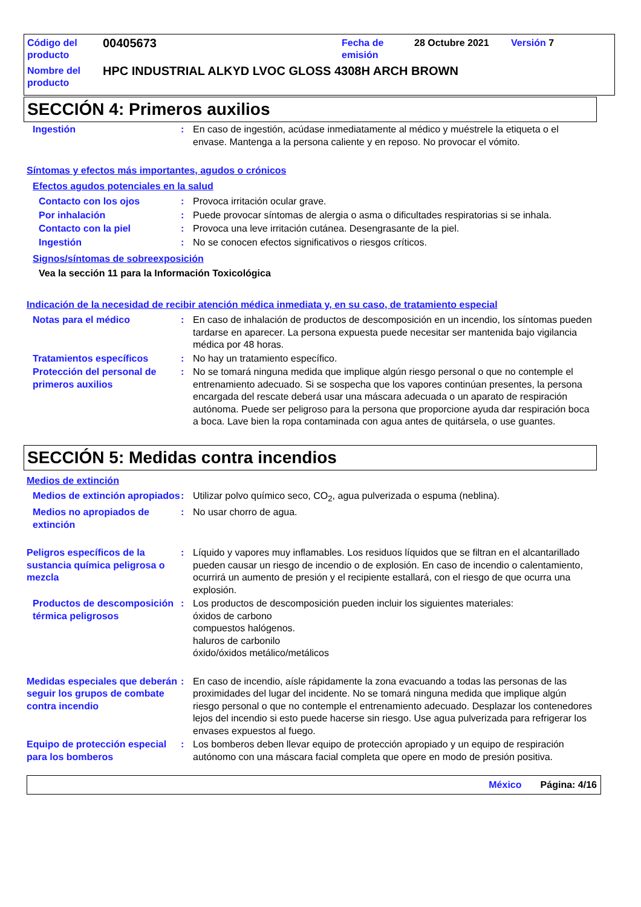Código del producto
00405673
Fecha de emisión
28 Octubre 2021 Versión 7
Nombre del producto
HPC INDUSTRIAL ALKYD LVOC GLOSS 4308H ARCH BROWN
SECCIÓN 4: Primeros auxilios
Ingestión : En caso de ingestión, acúdase inmediatamente al médico y muéstrele la etiqueta o el envase. Mantenga a la persona caliente y en reposo. No provocar el vómito.
Síntomas y efectos más importantes, agudos o crónicos
Efectos agudos potenciales en la salud
Contacto con los ojos : Provoca irritación ocular grave.
Por inhalación : Puede provocar síntomas de alergia o asma o dificultades respiratorias si se inhala.
Contacto con la piel : Provoca una leve irritación cutánea. Desengrasante de la piel.
Ingestión : No se conocen efectos significativos o riesgos críticos.
Signos/síntomas de sobreexposición
Vea la sección 11 para la Información Toxicológica
Indicación de la necesidad de recibir atención médica inmediata y, en su caso, de tratamiento especial
Notas para el médico : En caso de inhalación de productos de descomposición en un incendio, los síntomas pueden tardarse en aparecer. La persona expuesta puede necesitar ser mantenida bajo vigilancia médica por 48 horas.
Tratamientos específicos : No hay un tratamiento específico.
Protección del personal de primeros auxilios
: No se tomará ninguna medida que implique algún riesgo personal o que no contemple el entrenamiento adecuado. Si se sospecha que los vapores continúan presentes, la persona encargada del rescate deberá usar una máscara adecuada o un aparato de respiración autónoma. Puede ser peligroso para la persona que proporcione ayuda dar respiración boca a boca. Lave bien la ropa contaminada con agua antes de quitársela, o use guantes.
SECCIÓN 5: Medidas contra incendios
Medios de extinción
Medios de extinción apropiados
: Utilizar polvo químico seco, CO<sub>2</sub>, agua pulverizada o espuma (neblina).
Medios no apropiados de extinción
: No usar chorro de agua.
Peligros específicos de la sustancia química peligrosa o mezcla
: Líquido y vapores muy inflamables. Los residuos líquidos que se filtran en el alcantarillado pueden causar un riesgo de incendio o de explosión. En caso de incendio o calentamiento, ocurrirá un aumento de presión y el recipiente estallará, con el riesgo de que ocurra una explosión.
Productos de descomposición térmica peligrosos
: Los productos de descomposición pueden incluir los siguientes materiales:
óxidos de carbono
compuestos halógenos.
haluros de carbonilo
óxido/óxidos metálico/metálicos
Medidas especiales que deberán seguir los grupos de combate contra incendio
: En caso de incendio, aísle rápidamente la zona evacuando a todas las personas de las proximidades del lugar del incidente. No se tomará ninguna medida que implique algún riesgo personal o que no contemple el entrenamiento adecuado. Desplazar los contenedores lejos del incendio si esto puede hacerse sin riesgo. Use agua pulverizada para refrigerar los envases expuestos al fuego.
Equipo de protección especial para los bomberos
: Los bomberos deben llevar equipo de protección apropiado y un equipo de respiración autónomo con una máscara facial completa que opere en modo de presión positiva.
México Página: 4/16